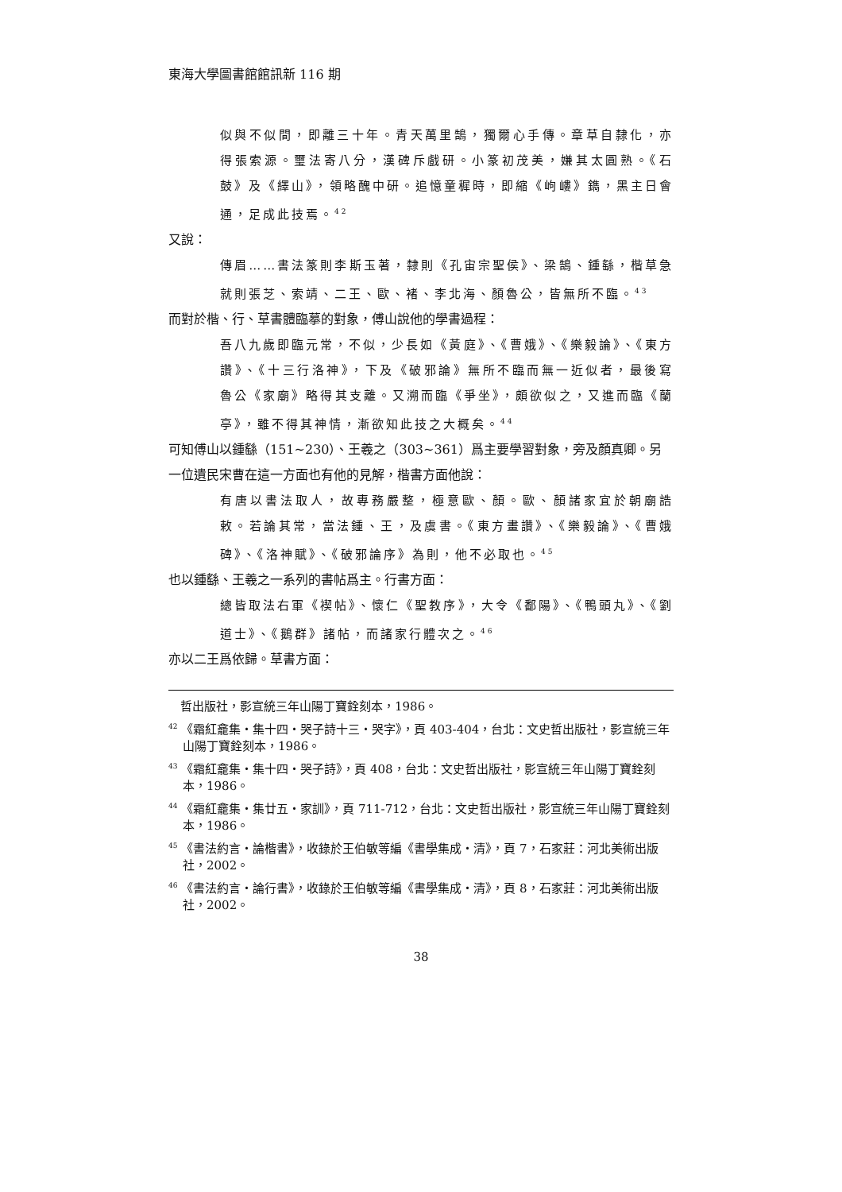東海大學圖書館館訊新 116 期
似與不似間，即離三十年。青天萬里鵠，獨爾心手傳。章草自隸化，亦得張索源。璽法寄八分，漢碑斥戲研。小篆初茂美，嫌其太圓熟。《石鼓》及《繹山》，領略醜中研。追憶童穉時，即縮《岣嶁》鐫，黑主日會通，足成此技焉。<sup>42</sup>
又說：
傳眉……書法篆則李斯玉著，隸則《孔宙宗聖侯》、梁鵠、鍾繇，楷草急就則張芝、索靖、二王、歐、褚、李北海、顏魯公，皆無所不臨。<sup>43</sup>
而對於楷、行、草書體臨摹的對象，傅山說他的學書過程：
吾八九歲即臨元常，不似，少長如《黃庭》、《曹娥》、《樂毅論》、《東方讚》、《十三行洛神》，下及《破邪論》無所不臨而無一近似者，最後寫魯公《家廟》略得其支離。又溯而臨《爭坐》，頗欲似之，又進而臨《蘭亭》，雖不得其神情，漸欲知此技之大概矣。<sup>44</sup>
可知傅山以鍾繇（151~230）、王羲之（303~361）爲主要學習對象，旁及顏真卿。另一位遺民宋曹在這一方面也有他的見解，楷書方面他說：
有唐以書法取人，故專務嚴整，極意歐、顏。歐、顏諸家宜於朝廟誥敕。若論其常，當法鍾、王，及虞書。《東方畫讚》、《樂毅論》、《曹娥碑》、《洛神賦》、《破邪論序》為則，他不必取也。<sup>45</sup>
也以鍾繇、王羲之一系列的書帖爲主。行書方面：
總皆取法右軍《褉帖》、懷仁《聖教序》，大令《鄱陽》、《鴨頭丸》、《劉道士》、《鵝群》諸帖，而諸家行體次之。<sup>46</sup>
亦以二王爲依歸。草書方面：
　哲出版社，影宣統三年山陽丁寶銓刻本，1986。
<sup>42</sup> 《霜紅龕集・集十四・哭子詩十三・哭字》，頁 403-404，台北：文史哲出版社，影宣統三年山陽丁寶銓刻本，1986。
<sup>43</sup> 《霜紅龕集・集十四・哭子詩》，頁 408，台北：文史哲出版社，影宣統三年山陽丁寶銓刻本，1986。
<sup>44</sup> 《霜紅龕集・集廿五・家訓》，頁 711-712，台北：文史哲出版社，影宣統三年山陽丁寶銓刻本，1986。
<sup>45</sup> 《書法約言・論楷書》，收錄於王伯敏等編《書學集成・清》，頁 7，石家莊：河北美術出版社，2002。
<sup>46</sup> 《書法約言・論行書》，收錄於王伯敏等編《書學集成・清》，頁 8，石家莊：河北美術出版社，2002。
38